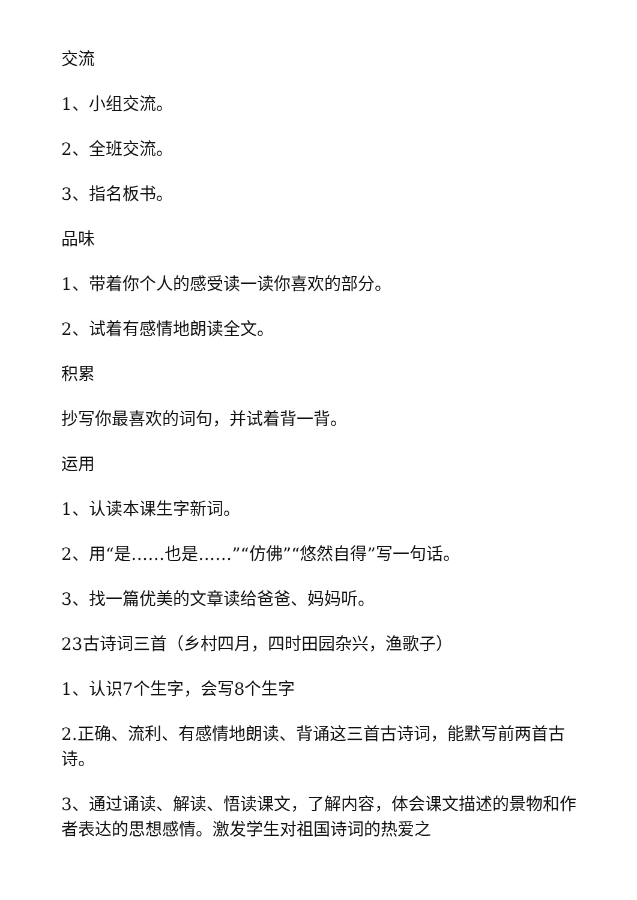交流
1、小组交流。
2、全班交流。
3、指名板书。
品味
1、带着你个人的感受读一读你喜欢的部分。
2、试着有感情地朗读全文。
积累
抄写你最喜欢的词句，并试着背一背。
运用
1、认读本课生字新词。
2、用“是……也是……”“仿佛”“悠然自得”写一句话。
3、找一篇优美的文章读给爸爸、妈妈听。
23古诗词三首（乡村四月，四时田园杂兴，渔歌子）
1、认识7个生字，会写8个生字
2.正确、流利、有感情地朗读、背诵这三首古诗词，能默写前两首古诗。
3、通过诵读、解读、悟读课文，了解内容，体会课文描述的景物和作者表达的思想感情。激发学生对祖国诗词的热爱之